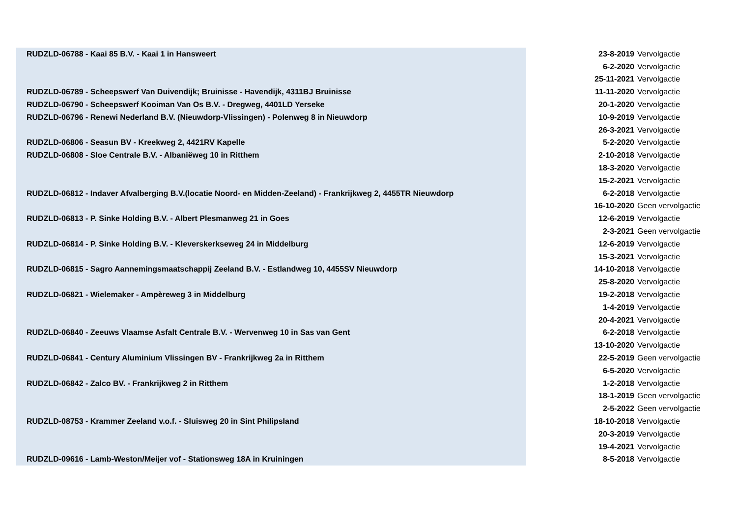| RUDZLD-06788 - Kaai 85 B.V. - Kaai 1 in Hansweert | 23-8-2019 | Vervolgactie |
| | 6-2-2020 | Vervolgactie |
| | 25-11-2021 | Vervolgactie |
| RUDZLD-06789 - Scheepswerf Van Duivendijk; Bruinisse - Havendijk, 4311BJ Bruinisse | 11-11-2020 | Vervolgactie |
| RUDZLD-06790 - Scheepswerf Kooiman Van Os B.V. - Dregweg, 4401LD Yerseke | 20-1-2020 | Vervolgactie |
| RUDZLD-06796 - Renewi Nederland B.V. (Nieuwdorp-Vlissingen) - Polenweg 8 in Nieuwdorp | 10-9-2019 | Vervolgactie |
| | 26-3-2021 | Vervolgactie |
| RUDZLD-06806 - Seasun BV - Kreekweg 2, 4421RV Kapelle | 5-2-2020 | Vervolgactie |
| RUDZLD-06808 - Sloe Centrale B.V. - Albaniëweg 10 in Ritthem | 2-10-2018 | Vervolgactie |
| | 18-3-2020 | Vervolgactie |
| | 15-2-2021 | Vervolgactie |
| RUDZLD-06812 - Indaver Afvalberging B.V.(locatie Noord- en Midden-Zeeland) - Frankrijkweg 2, 4455TR Nieuwdorp | 6-2-2018 | Vervolgactie |
| | 16-10-2020 | Geen vervolgactie |
| RUDZLD-06813 - P. Sinke Holding B.V. - Albert Plesmanweg 21 in Goes | 12-6-2019 | Vervolgactie |
| | 2-3-2021 | Geen vervolgactie |
| RUDZLD-06814 - P. Sinke Holding B.V. - Kleverskerkseweg 24 in Middelburg | 12-6-2019 | Vervolgactie |
| | 15-3-2021 | Vervolgactie |
| RUDZLD-06815 - Sagro Aannemingsmaatschappij Zeeland B.V. - Estlandweg 10, 4455SV Nieuwdorp | 14-10-2018 | Vervolgactie |
| | 25-8-2020 | Vervolgactie |
| RUDZLD-06821 - Wielemaker - Ampèreweg 3 in Middelburg | 19-2-2018 | Vervolgactie |
| | 1-4-2019 | Vervolgactie |
| | 20-4-2021 | Vervolgactie |
| RUDZLD-06840 - Zeeuws Vlaamse Asfalt Centrale B.V. - Wervenweg 10 in Sas van Gent | 6-2-2018 | Vervolgactie |
| | 13-10-2020 | Vervolgactie |
| RUDZLD-06841 - Century Aluminium Vlissingen BV - Frankrijkweg 2a in Ritthem | 22-5-2019 | Geen vervolgactie |
| | 6-5-2020 | Vervolgactie |
| RUDZLD-06842 - Zalco BV. - Frankrijkweg 2 in Ritthem | 1-2-2018 | Vervolgactie |
| | 18-1-2019 | Geen vervolgactie |
| | 2-5-2022 | Geen vervolgactie |
| RUDZLD-08753 - Krammer Zeeland v.o.f. - Sluisweg 20 in Sint Philipsland | 18-10-2018 | Vervolgactie |
| | 20-3-2019 | Vervolgactie |
| | 19-4-2021 | Vervolgactie |
| RUDZLD-09616 - Lamb-Weston/Meijer vof - Stationsweg 18A in Kruiningen | 8-5-2018 | Vervolgactie |